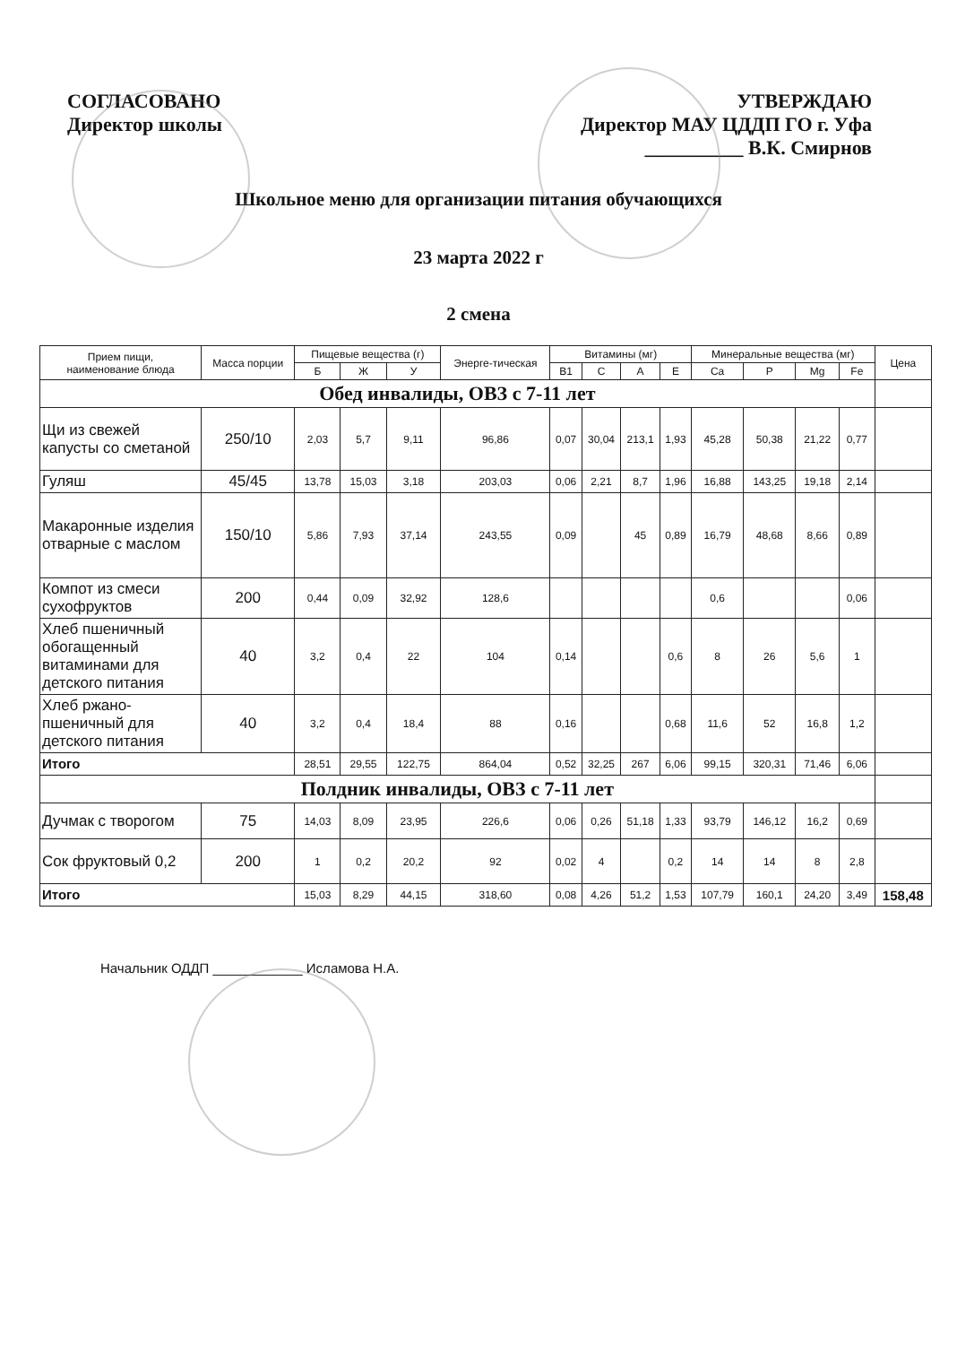СОГЛАСОВАНО
Директор школы
УТВЕРЖДАЮ
Директор МАУ ЦДДП ГО г. Уфа
__________ В.К. Смирнов
Школьное меню для организации питания обучающихся
23 марта 2022 г
2 смена
| Прием пищи, наименование блюда | Масса порции | Пищевые вещества (г) | | | Энерге-тическая | Витамины (мг) | | | | Минеральные вещества (мг) | | | | Цена |
| --- | --- | --- | --- | --- | --- | --- | --- | --- | --- | --- | --- | --- | --- | --- |
| | | Б | Ж | У | | B1 | C | A | E | Ca | P | Mg | Fe | |
| Обед инвалиды, ОВЗ с 7-11 лет | | | | | | | | | | | | | | |
| Щи из свежей капусты со сметаной | 250/10 | 2,03 | 5,7 | 9,11 | 96,86 | 0,07 | 30,04 | 213,1 | 1,93 | 45,28 | 50,38 | 21,22 | 0,77 | |
| Гуляш | 45/45 | 13,78 | 15,03 | 3,18 | 203,03 | 0,06 | 2,21 | 8,7 | 1,96 | 16,88 | 143,25 | 19,18 | 2,14 | |
| Макаронные изделия отварные с маслом | 150/10 | 5,86 | 7,93 | 37,14 | 243,55 | 0,09 | | 45 | 0,89 | 16,79 | 48,68 | 8,66 | 0,89 | |
| Компот из смеси сухофруктов | 200 | 0,44 | 0,09 | 32,92 | 128,6 | | | | | 0,6 | | | 0,06 | |
| Хлеб пшеничный обогащенный витаминами для детского питания | 40 | 3,2 | 0,4 | 22 | 104 | 0,14 | | | 0,6 | 8 | 26 | 5,6 | 1 | |
| Хлеб ржано-пшеничный для детского питания | 40 | 3,2 | 0,4 | 18,4 | 88 | 0,16 | | | 0,68 | 11,6 | 52 | 16,8 | 1,2 | |
| Итого | | 28,51 | 29,55 | 122,75 | 864,04 | 0,52 | 32,25 | 267 | 6,06 | 99,15 | 320,31 | 71,46 | 6,06 | |
| Полдник инвалиды, ОВЗ с 7-11 лет | | | | | | | | | | | | | | |
| Дучмак с творогом | 75 | 14,03 | 8,09 | 23,95 | 226,6 | 0,06 | 0,26 | 51,18 | 1,33 | 93,79 | 146,12 | 16,2 | 0,69 | |
| Сок фруктовый 0,2 | 200 | 1 | 0,2 | 20,2 | 92 | 0,02 | 4 | | 0,2 | 14 | 14 | 8 | 2,8 | |
| Итого | | 15,03 | 8,29 | 44,15 | 318,60 | 0,08 | 4,26 | 51,2 | 1,53 | 107,79 | 160,1 | 24,20 | 3,49 | 158,48 |
Начальник ОДДП ____________ Исламова Н.А.